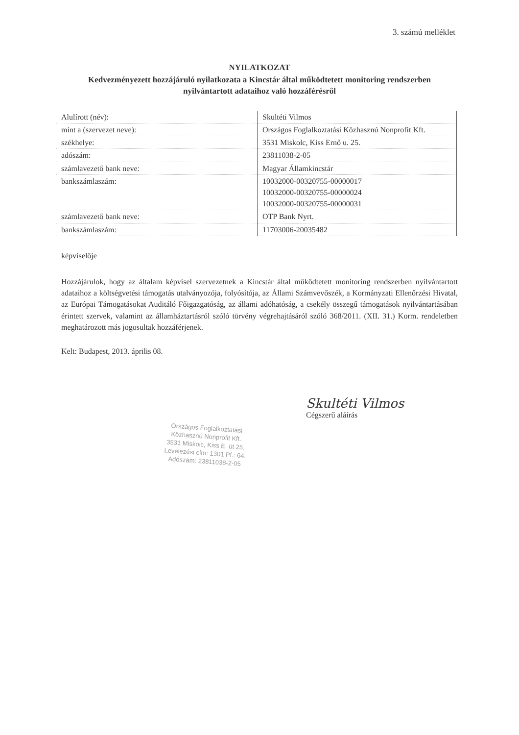3. számú melléklet
NYILATKOZAT
Kedvezményezett hozzájáruló nyilatkozata a Kincstár által működtetett monitoring rendszerben nyilvántartott adataihoz való hozzáférésről
| Alulírott (név): | Skultéti Vilmos |
| mint a (szervezet neve): | Országos Foglalkoztatási Közhasznú Nonprofit Kft. |
| székhelye: | 3531 Miskolc, Kiss Ernő u. 25. |
| adószám: | 23811038-2-05 |
| számlavezető bank neve: | Magyar Államkincstár |
| bankszámlaszám: | 10032000-00320755-00000017 10032000-00320755-00000024 10032000-00320755-00000031 |
| számlavezető bank neve: | OTP Bank Nyrt. |
| bankszámlaszám: | 11703006-20035482 |
képviselője
Hozzájárulok, hogy az általam képvisel szervezetnek a Kincstár által működtetett monitoring rendszerben nyilvántartott adataihoz a költségvetési támogatás utalványozója, folyósítója, az Állami Számvevőszék, a Kormányzati Ellenőrzési Hivatal, az Európai Támogatásokat Auditáló Főigazgatóság, az állami adóhatóság, a csekély összegű támogatások nyilvántartásában érintett szervek, valamint az államháztartásról szóló törvény végrehajtásáról szóló 368/2011. (XII. 31.) Korm. rendeletben meghatározott más jogosultak hozzáférjenek.
Kelt: Budapest, 2013. április 08.
Skultéti Vilmos
Cégszerű aláírás
Országos Foglalkoztatási
Közhasznú Nonprofit Kft.
3531 Miskolc, Kiss E. út 25.
Levelezési cím: 1301 Pf.: 64.
Adószám: 23811038-2-05